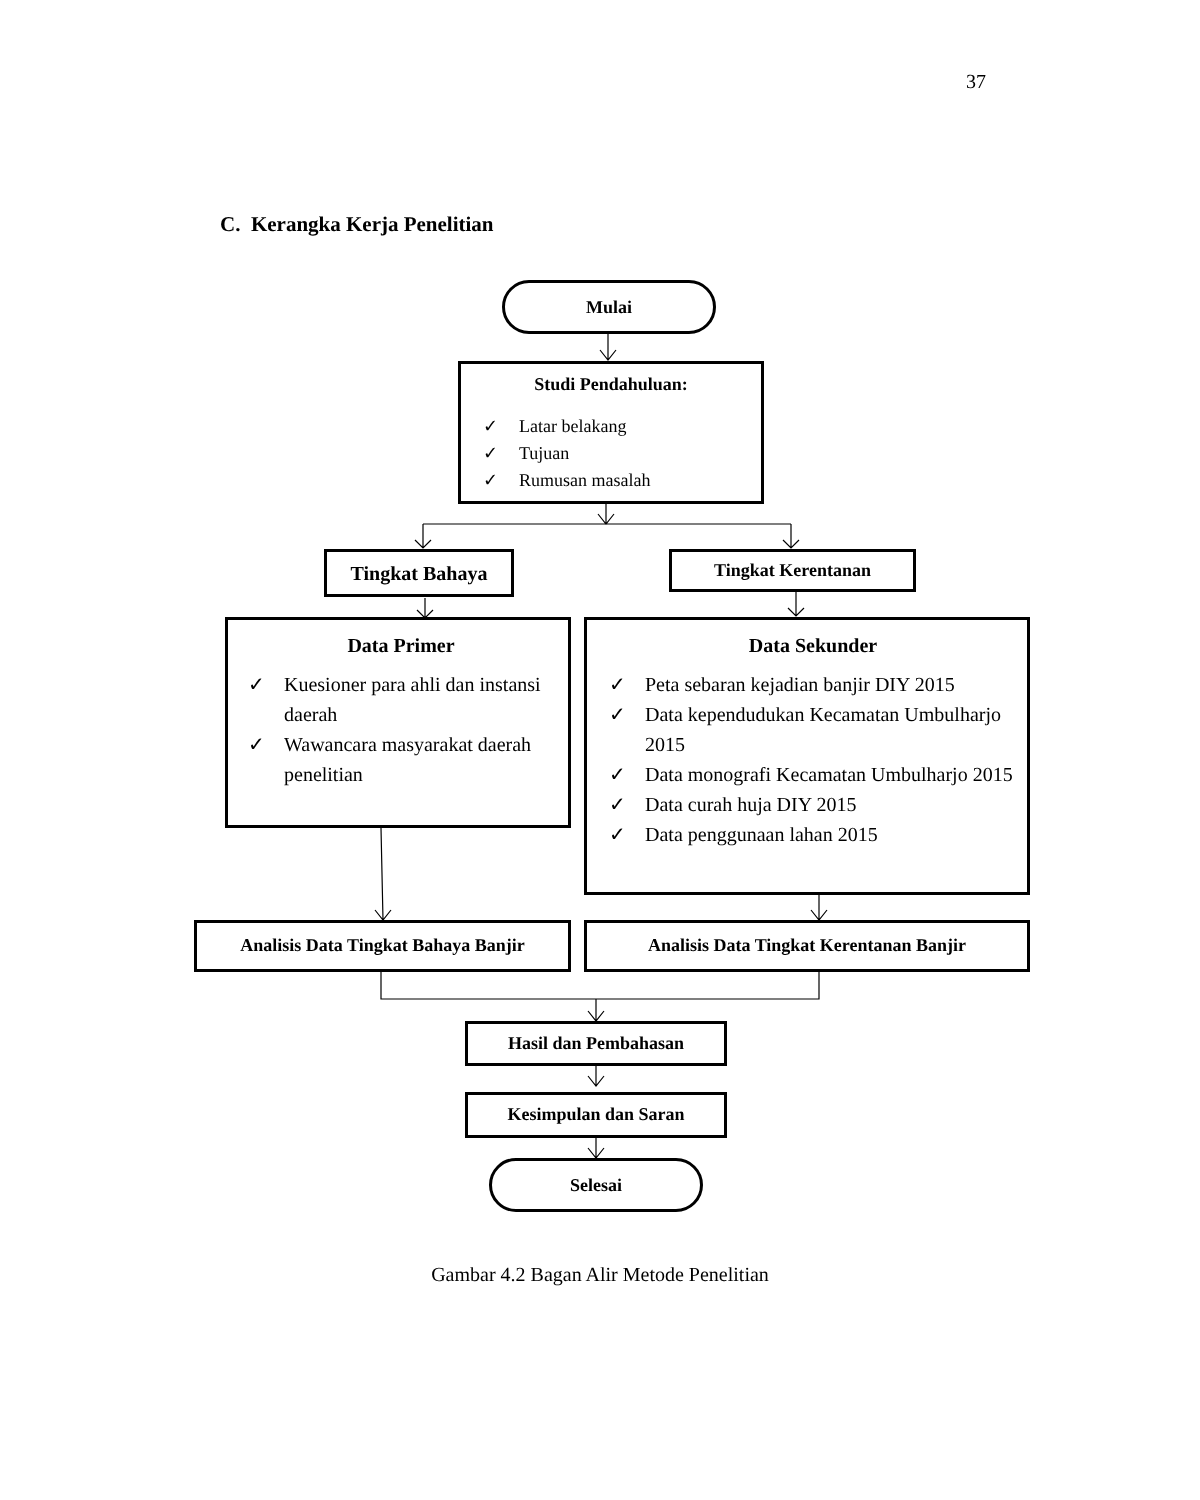37
C. Kerangka Kerja Penelitian
Mulai
Studi Pendahuluan:
✓ Latar belakang
✓ Tujuan
✓ Rumusan masalah
Tingkat Bahaya Tingkat Kerentanan
Data Primer
✓ Kuesioner para ahli dan instansi daerah
✓ Wawancara masyarakat daerah penelitian
Data Sekunder
✓ Peta sebaran kejadian banjir DIY 2015
✓ Data kependudukan Kecamatan Umbulharjo 2015
✓ Data monografi Kecamatan Umbulharjo 2015
✓ Data curah huja DIY 2015
✓ Data penggunaan lahan 2015
Analisis Data Tingkat Bahaya Banjir
Analisis Data Tingkat Kerentanan Banjir
Hasil dan Pembahasan
Kesimpulan dan Saran
Selesai
Gambar 4.2 Bagan Alir Metode Penelitian